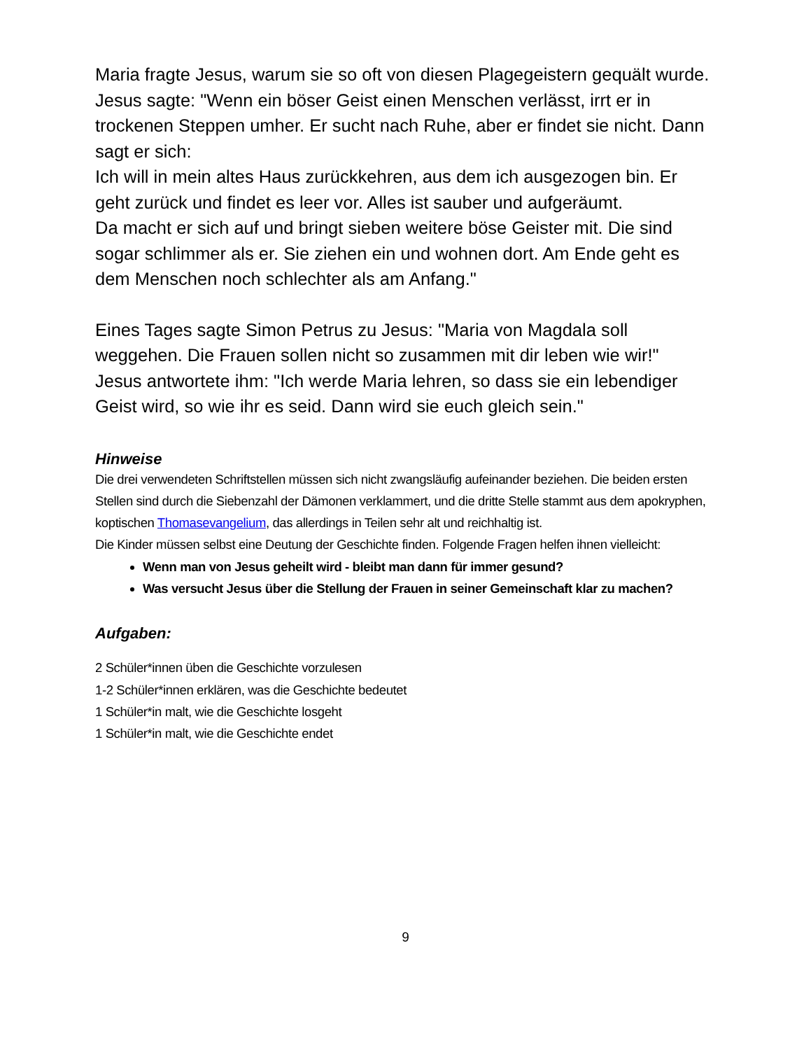Maria fragte Jesus, warum sie so oft von diesen Plagegeistern gequält wurde.
Jesus sagte: "Wenn ein böser Geist einen Menschen verlässt, irrt er in trockenen Steppen umher. Er sucht nach Ruhe, aber er findet sie nicht. Dann sagt er sich:
Ich will in mein altes Haus zurückkehren, aus dem ich ausgezogen bin. Er geht zurück und findet es leer vor. Alles ist sauber und aufgeräumt.
Da macht er sich auf und bringt sieben weitere böse Geister mit. Die sind sogar schlimmer als er. Sie ziehen ein und wohnen dort. Am Ende geht es dem Menschen noch schlechter als am Anfang."
Eines Tages sagte Simon Petrus zu Jesus: "Maria von Magdala soll weggehen. Die Frauen sollen nicht so zusammen mit dir leben wie wir!"
Jesus antwortete ihm: "Ich werde Maria lehren, so dass sie ein lebendiger Geist wird, so wie ihr es seid. Dann wird sie euch gleich sein."
Hinweise
Die drei verwendeten Schriftstellen müssen sich nicht zwangsläufig aufeinander beziehen. Die beiden ersten Stellen sind durch die Siebenzahl der Dämonen verklammert, und die dritte Stelle stammt aus dem apokryphen, koptischen Thomasevangelium, das allerdings in Teilen sehr alt und reichhaltig ist.
Die Kinder müssen selbst eine Deutung der Geschichte finden. Folgende Fragen helfen ihnen vielleicht:
Wenn man von Jesus geheilt wird - bleibt man dann für immer gesund?
Was versucht Jesus über die Stellung der Frauen in seiner Gemeinschaft klar zu machen?
Aufgaben:
2 Schüler*innen üben die Geschichte vorzulesen
1-2 Schüler*innen erklären, was die Geschichte bedeutet
1 Schüler*in malt, wie die Geschichte losgeht
1 Schüler*in malt, wie die Geschichte endet
9